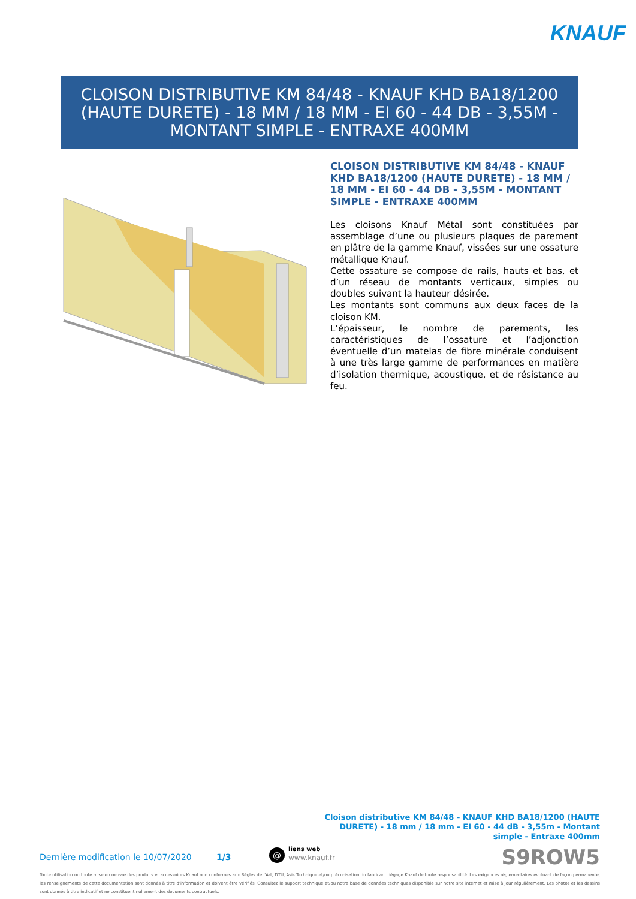KNAUF
CLOISON DISTRIBUTIVE KM 84/48 - KNAUF KHD BA18/1200 (HAUTE DURETE) - 18 MM / 18 MM - EI 60 - 44 DB - 3,55M - MONTANT SIMPLE - ENTRAXE 400MM
CLOISON DISTRIBUTIVE KM 84/48 - KNAUF KHD BA18/1200 (HAUTE DURETE) - 18 MM / 18 MM - EI 60 - 44 DB - 3,55M - MONTANT SIMPLE - ENTRAXE 400MM
Les cloisons Knauf Métal sont constituées par assemblage d’une ou plusieurs plaques de parement en plâtre de la gamme Knauf, vissées sur une ossature métallique Knauf.
Cette ossature se compose de rails, hauts et bas, et d’un réseau de montants verticaux, simples ou doubles suivant la hauteur désirée.
Les montants sont communs aux deux faces de la cloison KM.
L’épaisseur, le nombre de parements, les caractéristiques de l’ossature et l’adjonction éventuelle d’un matelas de fibre minérale conduisent à une très large gamme de performances en matière d’isolation thermique, acoustique, et de résistance au feu.
Cloison distributive KM 84/48 - KNAUF KHD BA18/1200 (HAUTE DURETE) - 18 mm / 18 mm - EI 60 - 44 dB - 3,55m - Montant simple - Entraxe 400mm
Dernière modification le 10/07/2020
1/3 @
liens web
www.knauf.fr
S9ROW5
Toute utilisation ou toute mise en oeuvre des produits et accessoires Knauf non conformes aux Règles de l'Art, DTU, Avis Technique et/ou préconisation du fabricant dégage Knauf de toute responsabilité. Les exigences réglementaires évoluant de façon permanente, les renseignements de cette documentation sont donnés à titre d'information et doivent être vérifiés. Consultez le support technique et/ou notre base de données techniques disponible sur notre site internet et mise à jour régulièrement. Les photos et les dessins sont donnés à titre indicatif et ne constituent nullement des documents contractuels.